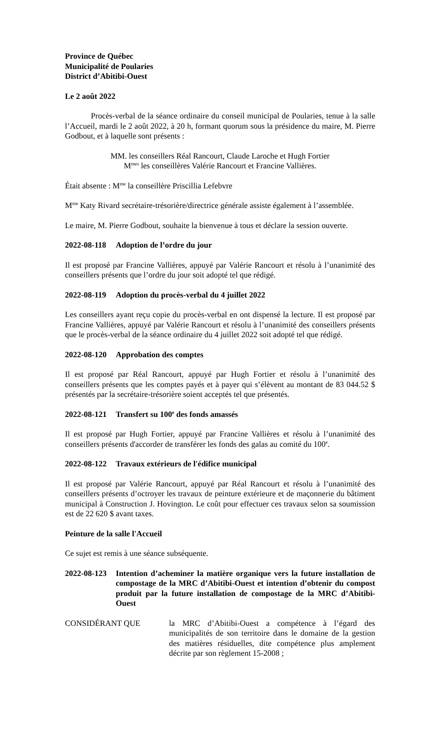Province de Québec
Municipalité de Poularies
District d’Abitibi-Ouest
Le 2 août 2022
Procès-verbal de la séance ordinaire du conseil municipal de Poularies, tenue à la salle l’Accueil, mardi le 2 août 2022, à 20 h, formant quorum sous la présidence du maire, M. Pierre Godbout, et à laquelle sont présents :
MM. les conseillers Réal Rancourt, Claude Laroche et Hugh Fortier
M<sup>mes</sup> les conseillères Valérie Rancourt et Francine Vallières.
Était absente : M<sup>me</sup> la conseillère Priscillia Lefebvre
M<sup>me</sup> Katy Rivard secrétaire-trésorière/directrice générale assiste également à l’assemblée.
Le maire, M. Pierre Godbout, souhaite la bienvenue à tous et déclare la session ouverte.
2022-08-118 Adoption de l’ordre du jour
Il est proposé par Francine Vallières, appuyé par Valérie Rancourt et résolu à l’unanimité des conseillers présents que l’ordre du jour soit adopté tel que rédigé.
2022-08-119 Adoption du procès-verbal du 4 juillet 2022
Les conseillers ayant reçu copie du procès-verbal en ont dispensé la lecture. Il est proposé par Francine Vallières, appuyé par Valérie Rancourt et résolu à l’unanimité des conseillers présents que le procès-verbal de la séance ordinaire du 4 juillet 2022 soit adopté tel que rédigé.
2022-08-120 Approbation des comptes
Il est proposé par Réal Rancourt, appuyé par Hugh Fortier et résolu à l’unanimité des conseillers présents que les comptes payés et à payer qui s’élèvent au montant de 83 044.52 $ présentés par la secrétaire-trésorière soient acceptés tel que présentés.
2022-08-121 Transfert su 100<sup>e</sup> des fonds amassés
Il est proposé par Hugh Fortier, appuyé par Francine Vallières et résolu à l’unanimité des conseillers présents d'accorder de transférer les fonds des galas au comité du 100<sup>e</sup>.
2022-08-122 Travaux extérieurs de l'édifice municipal
Il est proposé par Valérie Rancourt, appuyé par Réal Rancourt et résolu à l’unanimité des conseillers présents d’octroyer les travaux de peinture extérieure et de maçonnerie du bâtiment municipal à Construction J. Hovington. Le coût pour effectuer ces travaux selon sa soumission est de 22 620 $ avant taxes.
Peinture de la salle l'Accueil
Ce sujet est remis à une séance subséquente.
2022-08-123 Intention d’acheminer la matière organique vers la future installation de compostage de la MRC d’Abitibi-Ouest et intention d’obtenir du compost produit par la future installation de compostage de la MRC d’Abitibi-Ouest
CONSIDÉRANT QUE la MRC d’Abitibi-Ouest a compétence à l’égard des municipalités de son territoire dans le domaine de la gestion des matières résiduelles, dite compétence plus amplement décrite par son règlement 15-2008 ;